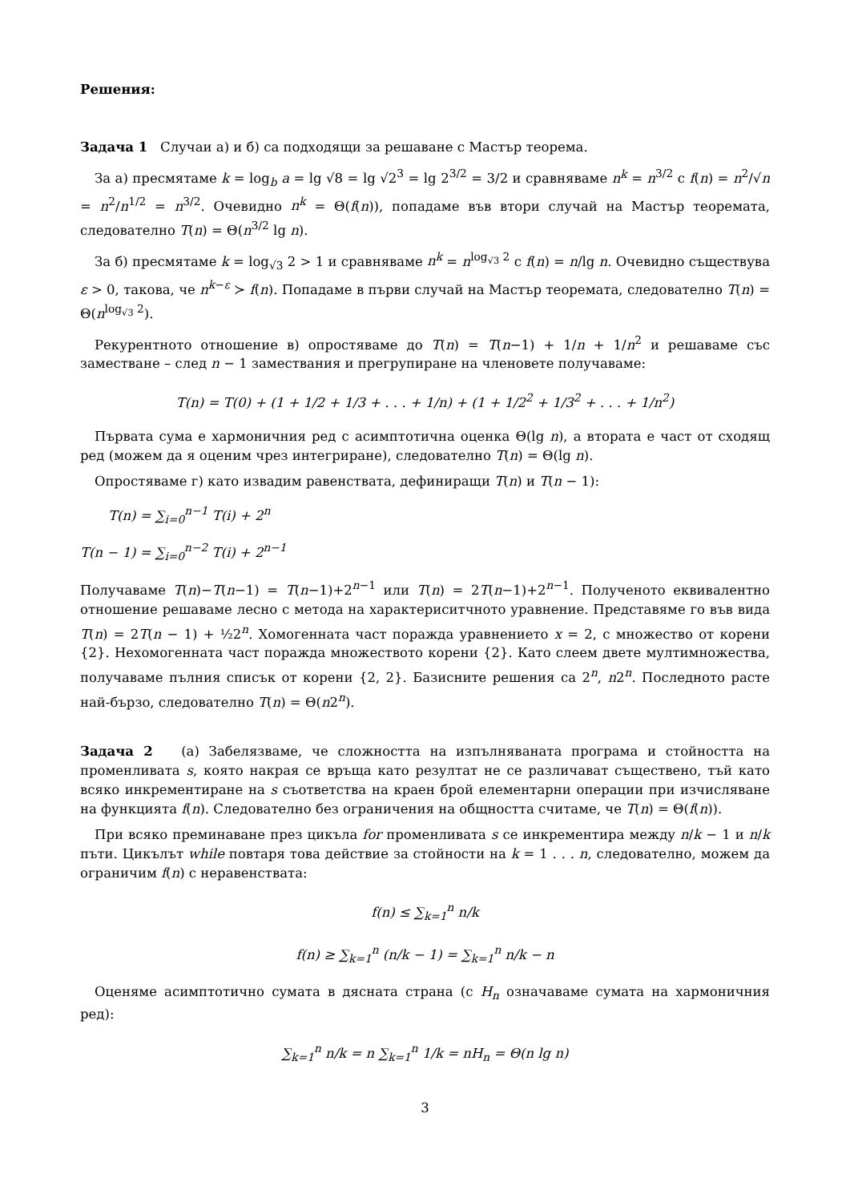Решения:
Задача 1 Случаи а) и б) са подходящи за решаване с Мастър теорема.
За а) пресмятаме k = log<sub>b</sub> a = lg √8 = lg √2<sup>3</sup> = lg 2<sup>3/2</sup> = 3/2 и сравняваме n<sup>k</sup> = n<sup>3/2</sup> с f(n) = n<sup>2</sup>/√n = n<sup>2</sup>/n<sup>1/2</sup> = n<sup>3/2</sup>. Очевидно n<sup>k</sup> = Θ(f(n)), попадаме във втори случай на Мастър теоремата, следователно T(n) = Θ(n<sup>3/2</sup> lg n).
За б) пресмятаме k = log<sub>√3</sub> 2 > 1 и сравняваме n<sup>k</sup> = n<sup>log<sub>√3</sub> 2</sup> с f(n) = n/lg n. Очевидно съществува ε > 0, такова, че n<sup>k−ε</sup> ≻ f(n). Попадаме в първи случай на Мастър теоремата, следователно T(n) = Θ(n<sup>log<sub>√3</sub> 2</sup>).
Рекурентното отношение в) опростяваме до T(n) = T(n−1) + 1/n + 1/n<sup>2</sup> и решаваме със заместване – след n − 1 замествания и прегрупиране на членовете получаваме:
T(n) = T(0) + (1 + 1/2 + 1/3 + . . . + 1/n) + (1 + 1/2<sup>2</sup> + 1/3<sup>2</sup> + . . . + 1/n<sup>2</sup>)
Първата сума е хармоничния ред с асимптотична оценка Θ(lg n), а втората е част от сходящ ред (можем да я оценим чрез интегриране), следователно T(n) = Θ(lg n).
Опростяваме г) като извадим равенствата, дефиниращи T(n) и T(n − 1):
T(n) = ∑<sub>i=0</sub><sup>n−1</sup> T(i) + 2<sup>n</sup>
T(n − 1) = ∑<sub>i=0</sub><sup>n−2</sup> T(i) + 2<sup>n−1</sup>
Получаваме T(n)−T(n−1) = T(n−1)+2<sup>n−1</sup> или T(n) = 2T(n−1)+2<sup>n−1</sup>. Полученото еквивалентно отношение решаваме лесно с метода на характериситчното уравнение. Представяме го във вида T(n) = 2T(n − 1) + ½2<sup>n</sup>. Хомогенната част поражда уравнението x = 2, с множество от корени {2}. Нехомогенната част поражда множеството корени {2}. Като слеем двете мултимножества, получаваме пълния списък от корени {2, 2}. Базисните решения са 2<sup>n</sup>, n2<sup>n</sup>. Последното расте най-бързо, следователно T(n) = Θ(n2<sup>n</sup>).
Задача 2 (а) Забелязваме, че сложността на изпълняваната програма и стойността на променливата s, която накрая се връща като резултат не се различават съществено, тъй като всяко инкрементиране на s съответства на краен брой елементарни операции при изчисляване на функцията f(n). Следователно без ограничения на общността считаме, че T(n) = Θ(f(n)).
При всяко преминаване през цикъла for променливата s се инкрементира между n/k − 1 и n/k пъти. Цикълът while повтаря това действие за стойности на k = 1 . . . n, следователно, можем да ограничим f(n) с неравенствата:
f(n) ≤ ∑<sub>k=1</sub><sup>n</sup> n/k
f(n) ≥ ∑<sub>k=1</sub><sup>n</sup> (n/k − 1) = ∑<sub>k=1</sub><sup>n</sup> n/k − n
Оценяме асимптотично сумата в дясната страна (с H<sub>n</sub> означаваме сумата на хармоничния ред):
∑<sub>k=1</sub><sup>n</sup> n/k = n ∑<sub>k=1</sub><sup>n</sup> 1/k = nH<sub>n</sub> = Θ(n lg n)
3